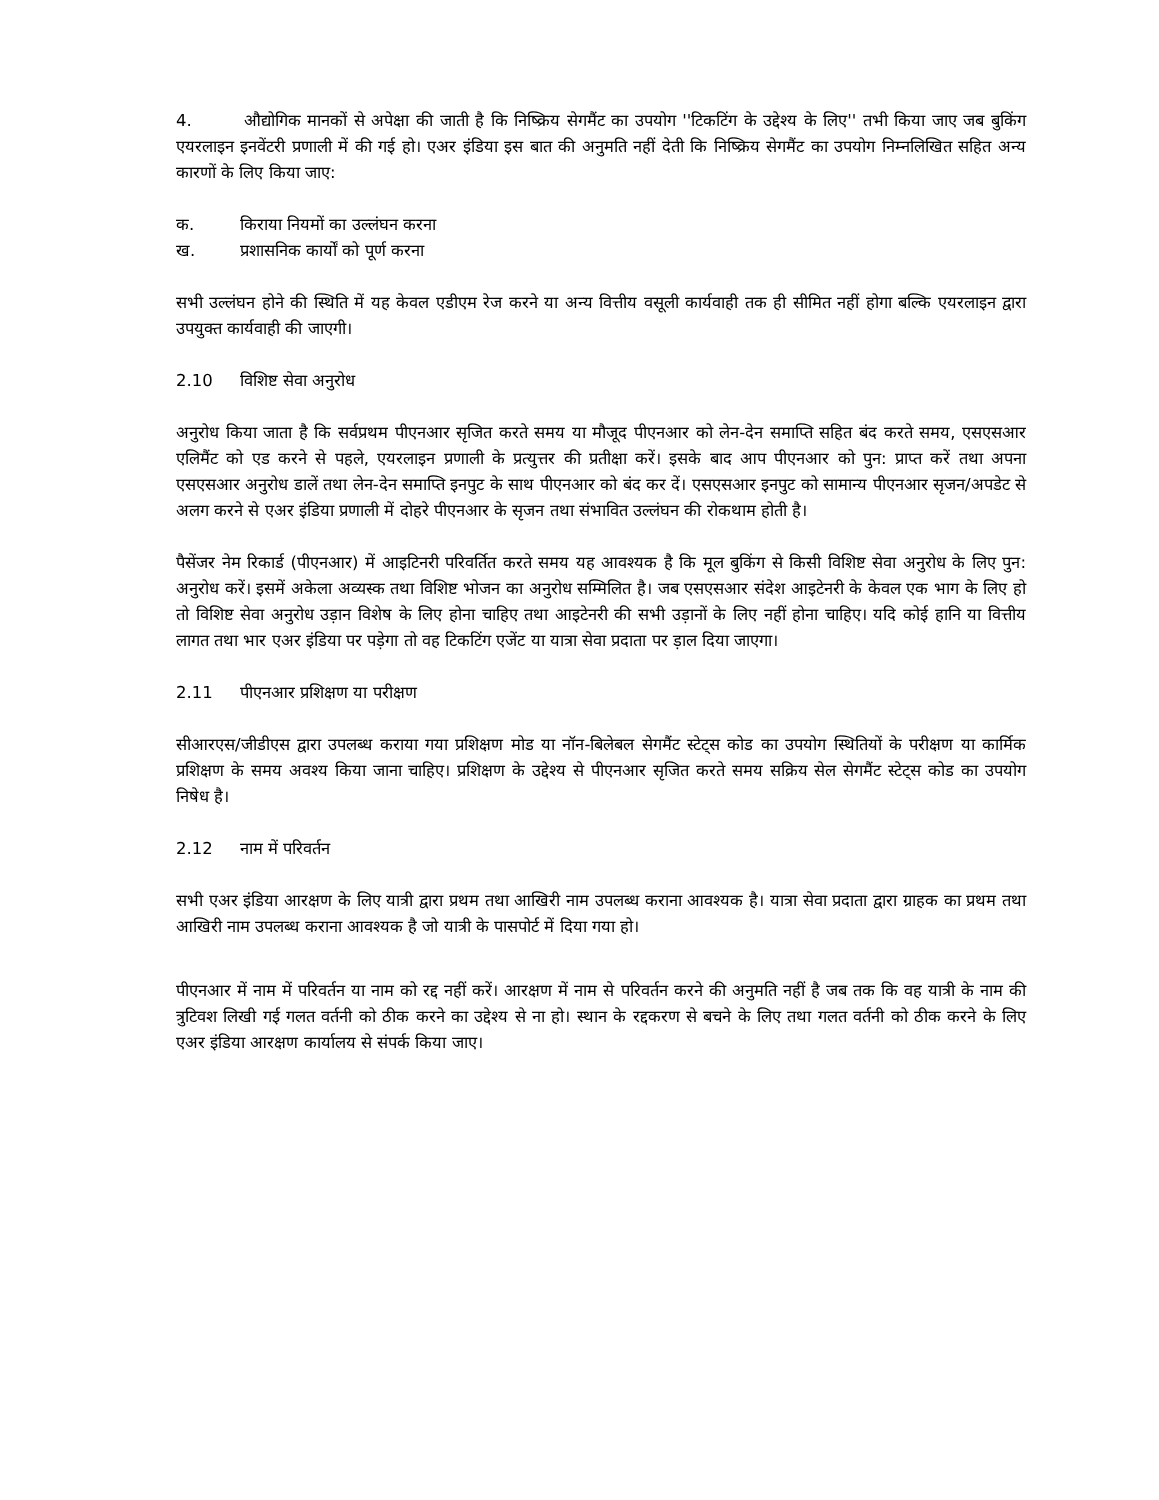4. औद्योगिक मानकों से अपेक्षा की जाती है कि निष्क्रिय सेगमैंट का उपयोग ''टिकटिंग के उद्देश्य के लिए'' तभी किया जाए जब बुकिंग एयरलाइन इनवेंटरी प्रणाली में की गई हो। एअर इंडिया इस बात की अनुमति नहीं देती कि निष्क्रिय सेगमैंट का उपयोग निम्नलिखित सहित अन्य कारणों के लिए किया जाए:
क. किराया नियमों का उल्लंघन करना
ख. प्रशासनिक कार्यों को पूर्ण करना
सभी उल्लंघन होने की स्थिति में यह केवल एडीएम रेज करने या अन्य वित्तीय वसूली कार्यवाही तक ही सीमित नहीं होगा बल्कि एयरलाइन द्वारा उपयुक्त कार्यवाही की जाएगी।
2.10 विशिष्ट सेवा अनुरोध
अनुरोध किया जाता है कि सर्वप्रथम पीएनआर सृजित करते समय या मौजूद पीएनआर को लेन-देन समाप्ति सहित बंद करते समय, एसएसआर एलिमैंट को एड करने से पहले, एयरलाइन प्रणाली के प्रत्युत्तर की प्रतीक्षा करें। इसके बाद आप पीएनआर को पुन: प्राप्त करें तथा अपना एसएसआर अनुरोध डालें तथा लेन-देन समाप्ति इनपुट के साथ पीएनआर को बंद कर दें। एसएसआर इनपुट को सामान्य पीएनआर सृजन/अपडेट से अलग करने से एअर इंडिया प्रणाली में दोहरे पीएनआर के सृजन तथा संभावित उल्लंघन की रोकथाम होती है।
पैसेंजर नेम रिकार्ड (पीएनआर) में आइटिनरी परिवर्तित करते समय यह आवश्यक है कि मूल बुकिंग से किसी विशिष्ट सेवा अनुरोध के लिए पुन: अनुरोध करें। इसमें अकेला अव्यस्क तथा विशिष्ट भोजन का अनुरोध सम्मिलित है। जब एसएसआर संदेश आइटेनरी के केवल एक भाग के लिए हो तो विशिष्ट सेवा अनुरोध उड़ान विशेष के लिए होना चाहिए तथा आइटेनरी की सभी उड़ानों के लिए नहीं होना चाहिए। यदि कोई हानि या वित्तीय लागत तथा भार एअर इंडिया पर पड़ेगा तो वह टिकटिंग एजेंट या यात्रा सेवा प्रदाता पर ड़ाल दिया जाएगा।
2.11 पीएनआर प्रशिक्षण या परीक्षण
सीआरएस/जीडीएस द्वारा उपलब्ध कराया गया प्रशिक्षण मोड या नॉन-बिलेबल सेगमैंट स्टेट्स कोड का उपयोग स्थितियों के परीक्षण या कार्मिक प्रशिक्षण के समय अवश्य किया जाना चाहिए। प्रशिक्षण के उद्देश्य से पीएनआर सृजित करते समय सक्रिय सेल सेगमैंट स्टेट्स कोड का उपयोग निषेध है।
2.12 नाम में परिवर्तन
सभी एअर इंडिया आरक्षण के लिए यात्री द्वारा प्रथम तथा आखिरी नाम उपलब्ध कराना आवश्यक है। यात्रा सेवा प्रदाता द्वारा ग्राहक का प्रथम तथा आखिरी नाम उपलब्ध कराना आवश्यक है जो यात्री के पासपोर्ट में दिया गया हो।
पीएनआर में नाम में परिवर्तन या नाम को रद्द नहीं करें। आरक्षण में नाम से परिवर्तन करने की अनुमति नहीं है जब तक कि वह यात्री के नाम की त्रुटिवश लिखी गई गलत वर्तनी को ठीक करने का उद्देश्य से ना हो। स्थान के रद्दकरण से बचने के लिए तथा गलत वर्तनी को ठीक करने के लिए एअर इंडिया आरक्षण कार्यालय से संपर्क किया जाए।